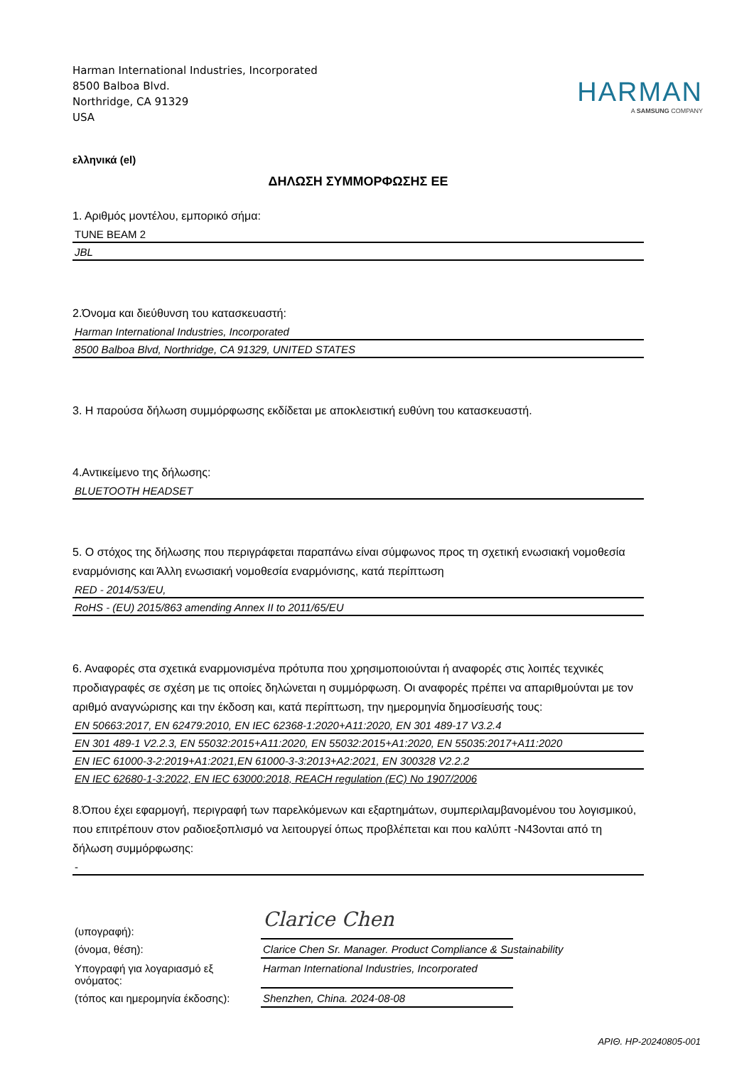Harman International Industries, Incorporated
8500 Balboa Blvd.
Northridge, CA 91329
USA
HARMAN
A SAMSUNG COMPANY
ελληνικά (el)
ΔΗΛΩΣΗ ΣΥΜΜΟΡΦΩΣΗΣ ΕΕ
1. Αριθμός μοντέλου, εμπορικό σήμα:
TUNE BEAM 2
JBL
2.Όνομα και διεύθυνση του κατασκευαστή:
Harman International Industries, Incorporated
8500 Balboa Blvd, Northridge, CA 91329, UNITED STATES
3. Η παρούσα δήλωση συμμόρφωσης εκδίδεται με αποκλειστική ευθύνη του κατασκευαστή.
4.Αντικείμενο της δήλωσης:
BLUETOOTH HEADSET
5. Ο στόχος της δήλωσης που περιγράφεται παραπάνω είναι σύμφωνος προς τη σχετική ενωσιακή νομοθεσία εναρμόνισης και Άλλη ενωσιακή νομοθεσία εναρμόνισης, κατά περίπτωση
RED - 2014/53/EU,
RoHS - (EU) 2015/863 amending Annex II to 2011/65/EU
6. Αναφορές στα σχετικά εναρμονισμένα πρότυπα που χρησιμοποιούνται ή αναφορές στις λοιπές τεχνικές προδιαγραφές σε σχέση με τις οποίες δηλώνεται η συμμόρφωση. Οι αναφορές πρέπει να απαριθμούνται με τον αριθμό αναγνώρισης και την έκδοση και, κατά περίπτωση, την ημερομηνία δημοσίευσής τους:
EN 50663:2017, EN 62479:2010, EN IEC 62368-1:2020+A11:2020, EN 301 489-17 V3.2.4
EN 301 489-1 V2.2.3, EN 55032:2015+A11:2020, EN 55032:2015+A1:2020, EN 55035:2017+A11:2020
EN IEC 61000-3-2:2019+A1:2021,EN 61000-3-3:2013+A2:2021, EN 300328 V2.2.2
EN IEC 62680-1-3:2022, EN IEC 63000:2018, REACH regulation (EC) No 1907/2006
8.Όπου έχει εφαρμογή, περιγραφή των παρελκόμενων και εξαρτημάτων, συμπεριλαμβανομένου του λογισμικού, που επιτρέπουν στον ραδιοεξοπλισμό να λειτουργεί όπως προβλέπεται και που καλύπτ -N43ονται από τη δήλωση συμμόρφωσης:
-
(υπογραφή):
Clarice Chen
(όνομα, θέση):
Clarice Chen Sr. Manager. Product Compliance & Sustainability
Υπογραφή για λογαριασμό εξ ονόματος:
Harman International Industries, Incorporated
(τόπος και ημερομηνία έκδοσης):
Shenzhen, China. 2024-08-08
ΑΡΙΘ. HP-20240805-001